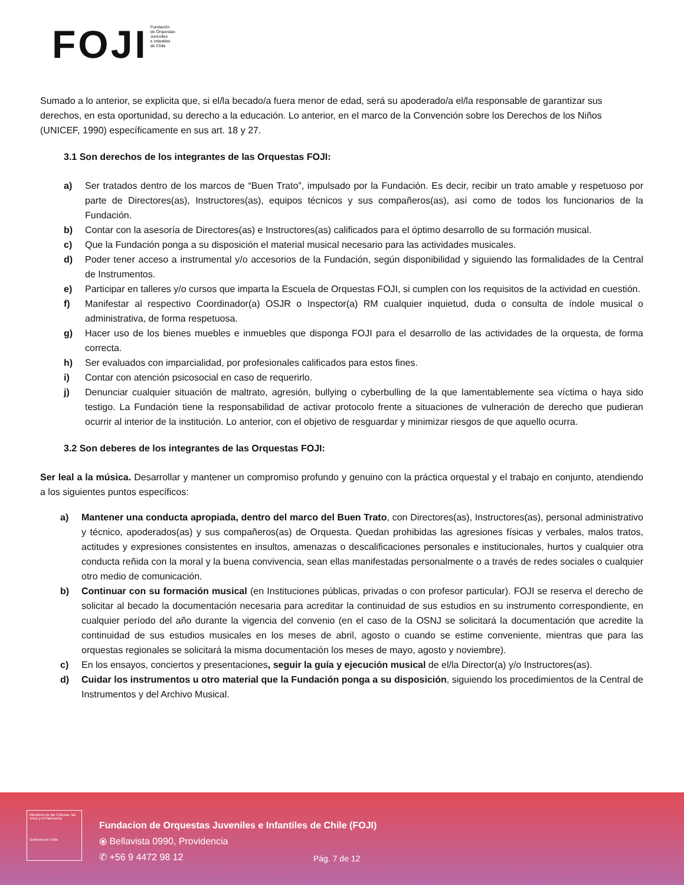FOJI
Fundación
de Orquestas
Juveniles
e Infantiles
de Chile
Sumado a lo anterior, se explicita que, si el/la becado/a fuera menor de edad, será su apoderado/a el/la responsable de garantizar sus derechos, en esta oportunidad, su derecho a la educación. Lo anterior, en el marco de la Convención sobre los Derechos de los Niños (UNICEF, 1990) específicamente en sus art. 18 y 27.
3.1 Son derechos de los integrantes de las Orquestas FOJI:
a) Ser tratados dentro de los marcos de “Buen Trato”, impulsado por la Fundación. Es decir, recibir un trato amable y respetuoso por parte de Directores(as), Instructores(as), equipos técnicos y sus compañeros(as), así como de todos los funcionarios de la Fundación.
b) Contar con la asesoría de Directores(as) e Instructores(as) calificados para el óptimo desarrollo de su formación musical.
c) Que la Fundación ponga a su disposición el material musical necesario para las actividades musicales.
d) Poder tener acceso a instrumental y/o accesorios de la Fundación, según disponibilidad y siguiendo las formalidades de la Central de Instrumentos.
e) Participar en talleres y/o cursos que imparta la Escuela de Orquestas FOJI, si cumplen con los requisitos de la actividad en cuestión.
f) Manifestar al respectivo Coordinador(a) OSJR o Inspector(a) RM cualquier inquietud, duda o consulta de índole musical o administrativa, de forma respetuosa.
g) Hacer uso de los bienes muebles e inmuebles que disponga FOJI para el desarrollo de las actividades de la orquesta, de forma correcta.
h) Ser evaluados con imparcialidad, por profesionales calificados para estos fines.
i) Contar con atención psicosocial en caso de requerirlo.
j) Denunciar cualquier situación de maltrato, agresión, bullying o cyberbulling de la que lamentablemente sea víctima o haya sido testigo. La Fundación tiene la responsabilidad de activar protocolo frente a situaciones de vulneración de derecho que pudieran ocurrir al interior de la institución. Lo anterior, con el objetivo de resguardar y minimizar riesgos de que aquello ocurra.
3.2 Son deberes de los integrantes de las Orquestas FOJI:
Ser leal a la música. Desarrollar y mantener un compromiso profundo y genuino con la práctica orquestal y el trabajo en conjunto, atendiendo a los siguientes puntos específicos:
a) Mantener una conducta apropiada, dentro del marco del Buen Trato, con Directores(as), Instructores(as), personal administrativo y técnico, apoderados(as) y sus compañeros(as) de Orquesta. Quedan prohibidas las agresiones físicas y verbales, malos tratos, actitudes y expresiones consistentes en insultos, amenazas o descalificaciones personales e institucionales, hurtos y cualquier otra conducta reñida con la moral y la buena convivencia, sean ellas manifestadas personalmente o a través de redes sociales o cualquier otro medio de comunicación.
b) Continuar con su formación musical (en Instituciones públicas, privadas o con profesor particular). FOJI se reserva el derecho de solicitar al becado la documentación necesaria para acreditar la continuidad de sus estudios en su instrumento correspondiente, en cualquier período del año durante la vigencia del convenio (en el caso de la OSNJ se solicitará la documentación que acredite la continuidad de sus estudios musicales en los meses de abril, agosto o cuando se estime conveniente, mientras que para las orquestas regionales se solicitará la misma documentación los meses de mayo, agosto y noviembre).
c) En los ensayos, conciertos y presentaciones, seguir la guía y ejecución musical de el/la Director(a) y/o Instructores(as).
d) Cuidar los instrumentos u otro material que la Fundación ponga a su disposición, siguiendo los procedimientos de la Central de Instrumentos y del Archivo Musical.
Ministerio de las Culturas, las Artes y el Patrimonio
Gobierno de Chile
Fundacion de Orquestas Juveniles e Infantiles de Chile (FOJI)
⦿ Bellavista 0990, Providencia
✆ +56 9 4472 98 12
Pág. 7 de 12